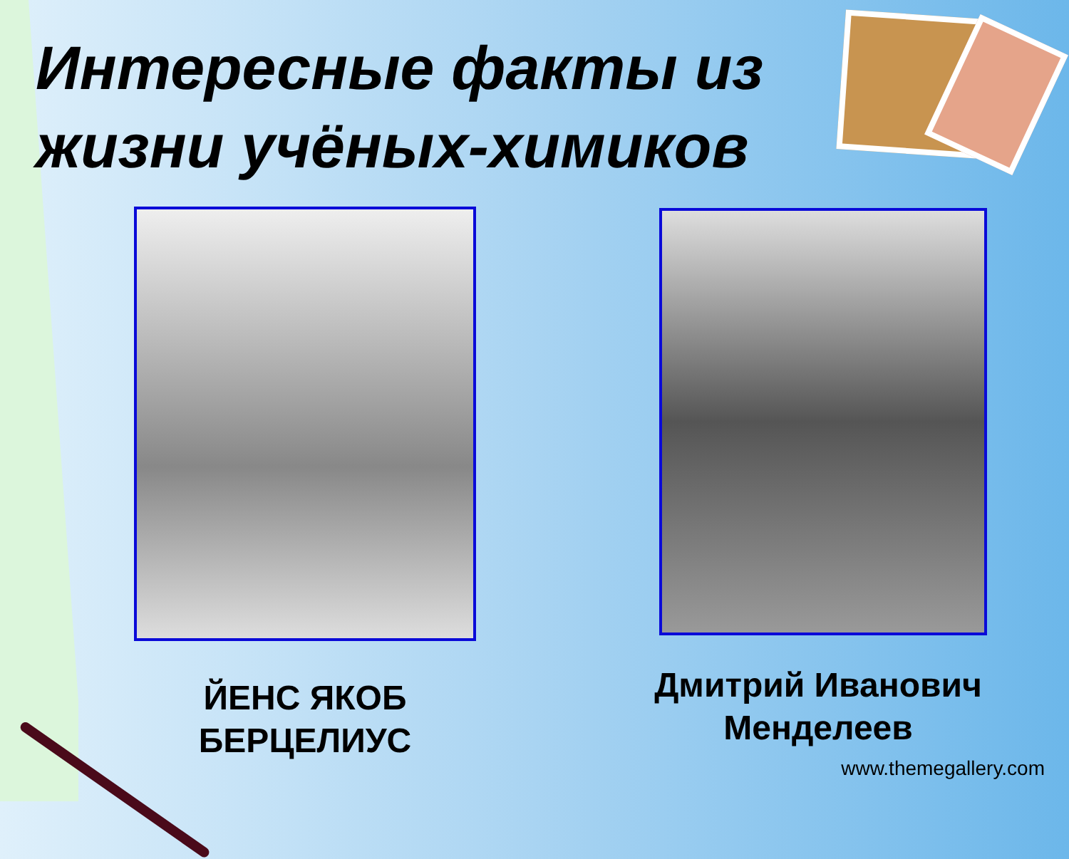Интересные факты из жизни учёных-химиков
ЙЕНС ЯКОБ
БЕРЦЕЛИУС
Дмитрий Иванович
Менделеев
www.themegallery.com